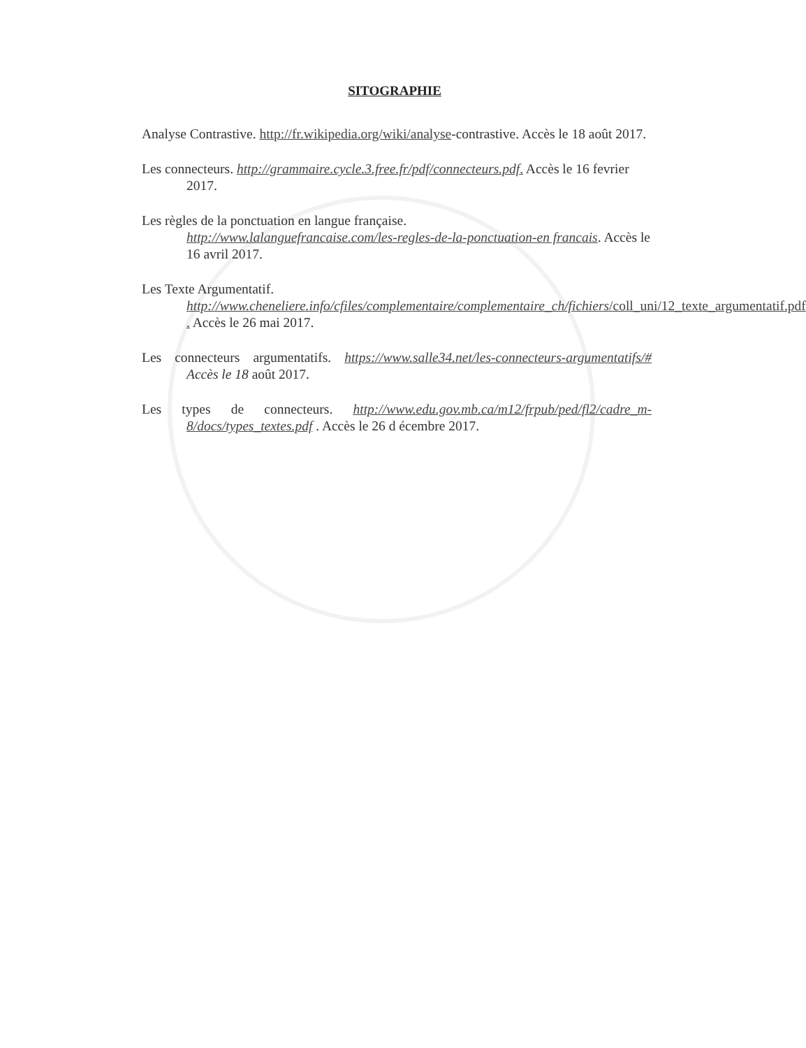SITOGRAPHIE
Analyse Contrastive. http://fr.wikipedia.org/wiki/analyse-contrastive. Accès le 18 août 2017.
Les connecteurs. http://grammaire.cycle.3.free.fr/pdf/connecteurs.pdf. Accès le 16 fevrier 2017.
Les règles de la ponctuation en langue française.
http://www.lalanguefrancaise.com/les-regles-de-la-ponctuation-en francais. Accès le 16 avril 2017.
Les Texte Argumentatif.
http://www.cheneliere.info/cfiles/complementaire/complementaire_ch/fichiers/coll_uni/12_texte_argumentatif.pdf . Accès le 26 mai 2017.
Les connecteurs argumentatifs. https://www.salle34.net/les-connecteurs-argumentatifs/# Accès le 18 août 2017.
Les types de connecteurs. http://www.edu.gov.mb.ca/m12/frpub/ped/fl2/cadre_m-8/docs/types_textes.pdf . Accès le 26 d écembre 2017.